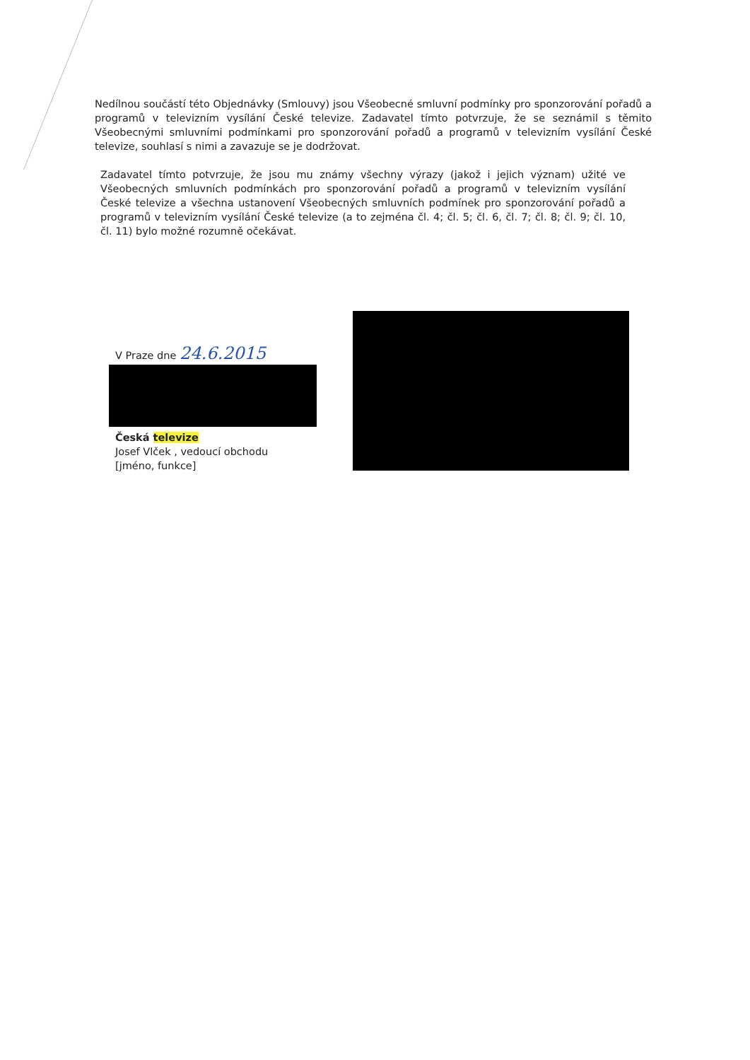Nedílnou součástí této Objednávky (Smlouvy) jsou Všeobecné smluvní podmínky pro sponzorování pořadů a programů v televizním vysílání České televize. Zadavatel tímto potvrzuje, že se seznámil s těmito Všeobecnými smluvními podmínkami pro sponzorování pořadů a programů v televizním vysílání České televize, souhlasí s nimi a zavazuje se je dodržovat.
Zadavatel tímto potvrzuje, že jsou mu známy všechny výrazy (jakož i jejich význam) užité ve Všeobecných smluvních podmínkách pro sponzorování pořadů a programů v televizním vysílání České televize a všechna ustanovení Všeobecných smluvních podmínek pro sponzorování pořadů a programů v televizním vysílání České televize (a to zejména čl. 4; čl. 5; čl. 6, čl. 7; čl. 8; čl. 9; čl. 10, čl. 11) bylo možné rozumně očekávat.
V Praze dne 24.6.2015
Česká televize
Josef Vlček , vedoucí obchodu
[jméno, funkce]